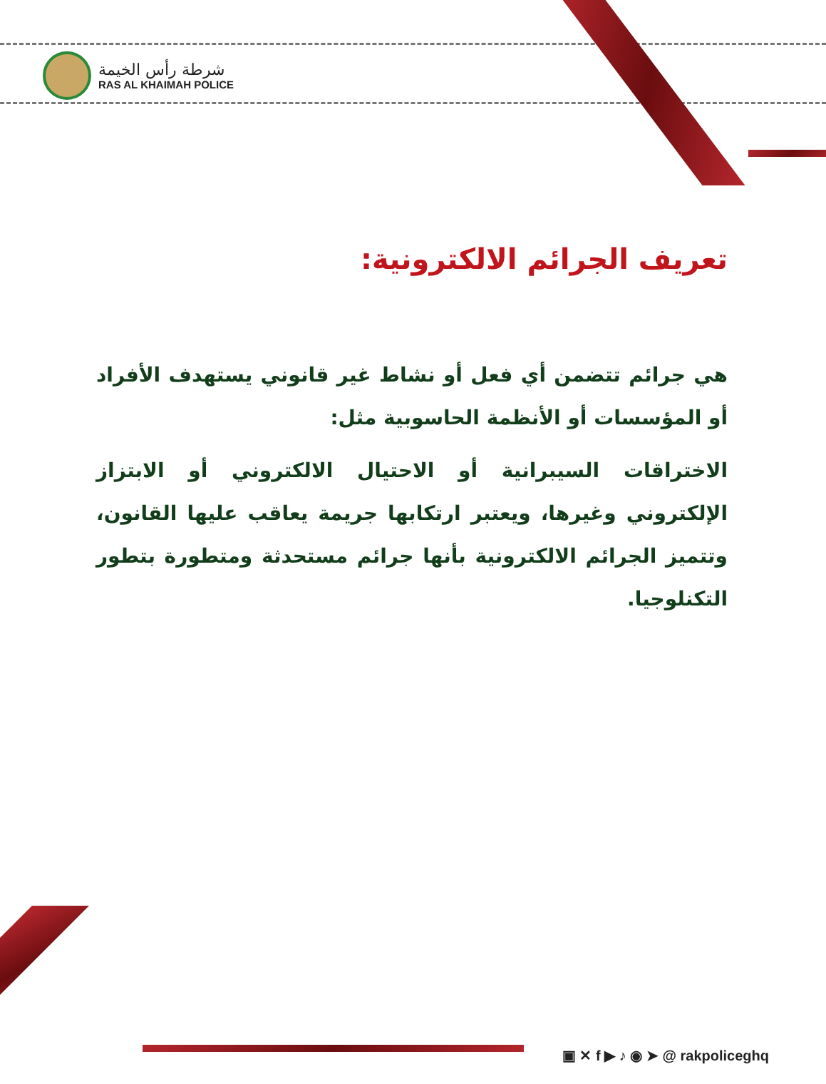شرطة رأس الخيمة
RAS AL KHAIMAH POLICE
تعريف الجرائم الالكترونية:
هي جرائم تتضمن أي فعل أو نشاط غير قانوني يستهدف الأفراد أو المؤسسات أو الأنظمة الحاسوبية مثل:
الاختراقات السيبرانية أو الاحتيال الالكتروني أو الابتزاز الإلكتروني وغيرها، ويعتبر ارتكابها جريمة يعاقب عليها القانون، وتتميز الجرائم الالكترونية بأنها جرائم مستحدثة ومتطورة بتطور التكنلوجيا.
▣ ✕ f ▶ ♪ ◉ ➤ @ rakpoliceghq